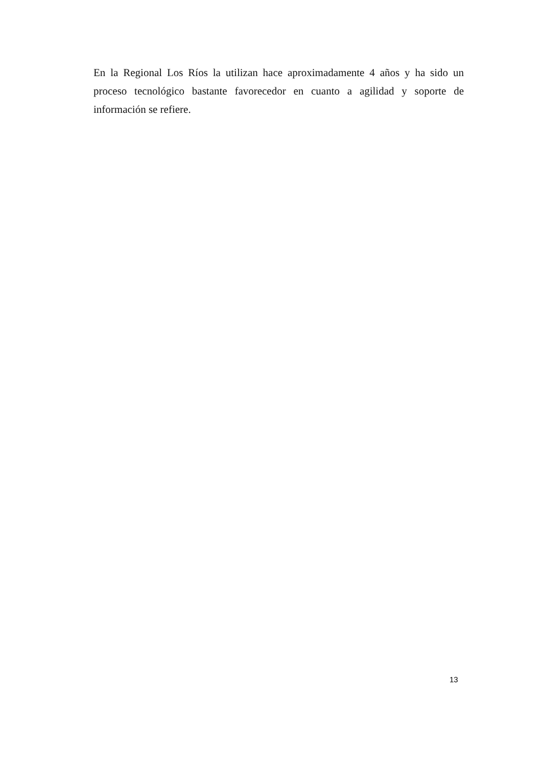En la Regional Los Ríos la utilizan hace aproximadamente 4 años y ha sido un proceso tecnológico bastante favorecedor en cuanto a agilidad y soporte de información se refiere.
13